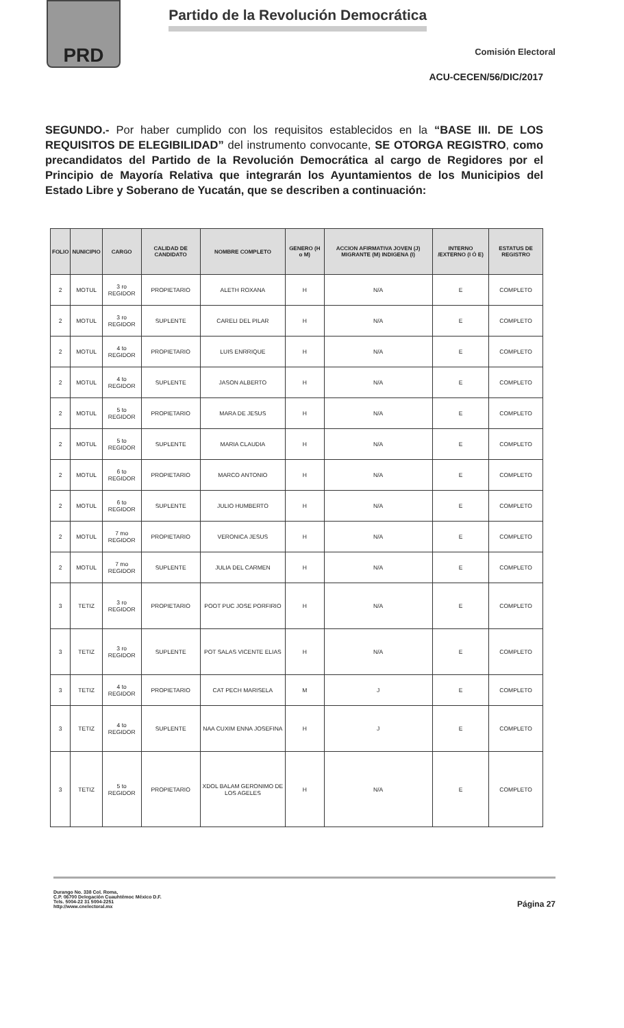PRD
Partido de la Revolución Democrática
Comisión Electoral
ACU-CECEN/56/DIC/2017
SEGUNDO.- Por haber cumplido con los requisitos establecidos en la “BASE III. DE LOS REQUISITOS DE ELEGIBILIDAD” del instrumento convocante, SE OTORGA REGISTRO, como precandidatos del Partido de la Revolución Democrática al cargo de Regidores por el Principio de Mayoría Relativa que integrarán los Ayuntamientos de los Municipios del Estado Libre y Soberano de Yucatán, que se describen a continuación:
| FOLIO | NUNICIPIO | CARGO | CALIDAD DE CANDIDATO | NOMBRE COMPLETO | GENERO (H o M) | ACCION AFIRMATIVA JOVEN (J) MIGRANTE (M) INDIGENA (I) | INTERNO /EXTERNO (I Ó E) | ESTATUS DE REGISTRO |
| --- | --- | --- | --- | --- | --- | --- | --- | --- |
| 2 | MOTUL | 3 ro REGIDOR | PROPIETARIO | ALETH ROXANA | H | N/A | E | COMPLETO |
| 2 | MOTUL | 3 ro REGIDOR | SUPLENTE | CARELI DEL PILAR | H | N/A | E | COMPLETO |
| 2 | MOTUL | 4 to REGIDOR | PROPIETARIO | LUIS ENRRIQUE | H | N/A | E | COMPLETO |
| 2 | MOTUL | 4 to REGIDOR | SUPLENTE | JASON ALBERTO | H | N/A | E | COMPLETO |
| 2 | MOTUL | 5 to REGIDOR | PROPIETARIO | MARA DE JESUS | H | N/A | E | COMPLETO |
| 2 | MOTUL | 5 to REGIDOR | SUPLENTE | MARIA CLAUDIA | H | N/A | E | COMPLETO |
| 2 | MOTUL | 6 to REGIDOR | PROPIETARIO | MARCO ANTONIO | H | N/A | E | COMPLETO |
| 2 | MOTUL | 6 to REGIDOR | SUPLENTE | JULIO HUMBERTO | H | N/A | E | COMPLETO |
| 2 | MOTUL | 7 mo REGIDOR | PROPIETARIO | VERONICA JESUS | H | N/A | E | COMPLETO |
| 2 | MOTUL | 7 mo REGIDOR | SUPLENTE | JULIA DEL CARMEN | H | N/A | E | COMPLETO |
| 3 | TETIZ | 3 ro REGIDOR | PROPIETARIO | POOT PUC JOSE PORFIRIO | H | N/A | E | COMPLETO |
| 3 | TETIZ | 3 ro REGIDOR | SUPLENTE | POT SALAS VICENTE ELIAS | H | N/A | E | COMPLETO |
| 3 | TETIZ | 4 to REGIDOR | PROPIETARIO | CAT PECH MARISELA | M | J | E | COMPLETO |
| 3 | TETIZ | 4 to REGIDOR | SUPLENTE | NAA CUXIM ENNA JOSEFINA | H | J | E | COMPLETO |
| 3 | TETIZ | 5 to REGIDOR | PROPIETARIO | XDOL BALAM GERONIMO DE LOS AGELES | H | N/A | E | COMPLETO |
Durango No. 338 Col. Roma,
C.P. 06700 Delegación Cuauhtémoc México D.F.
Tels. 5004-22 31 5004-2251
http://www.cnelectoral.mx
Página 27